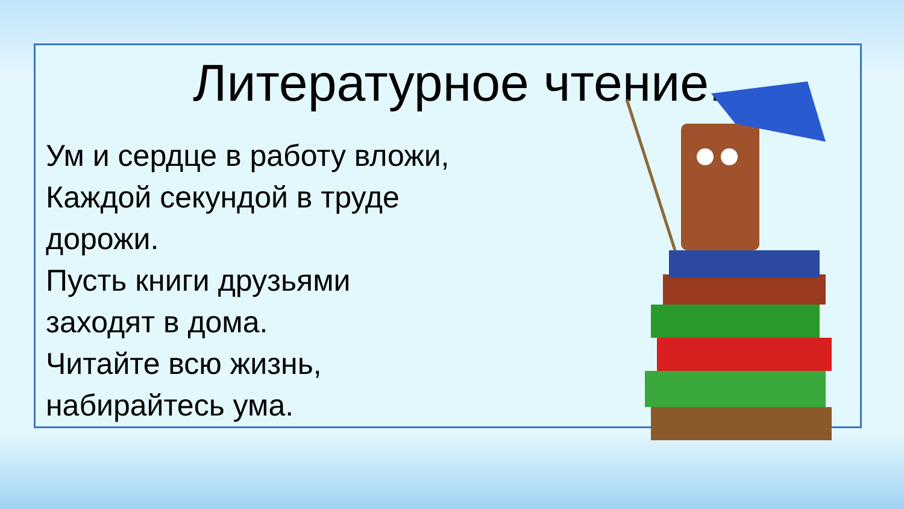Литературное чтение.
Ум и сердце в работу вложи,
Каждой секундой в труде
дорожи.
Пусть книги друзьями
заходят в дома.
Читайте всю жизнь,
набирайтесь ума.